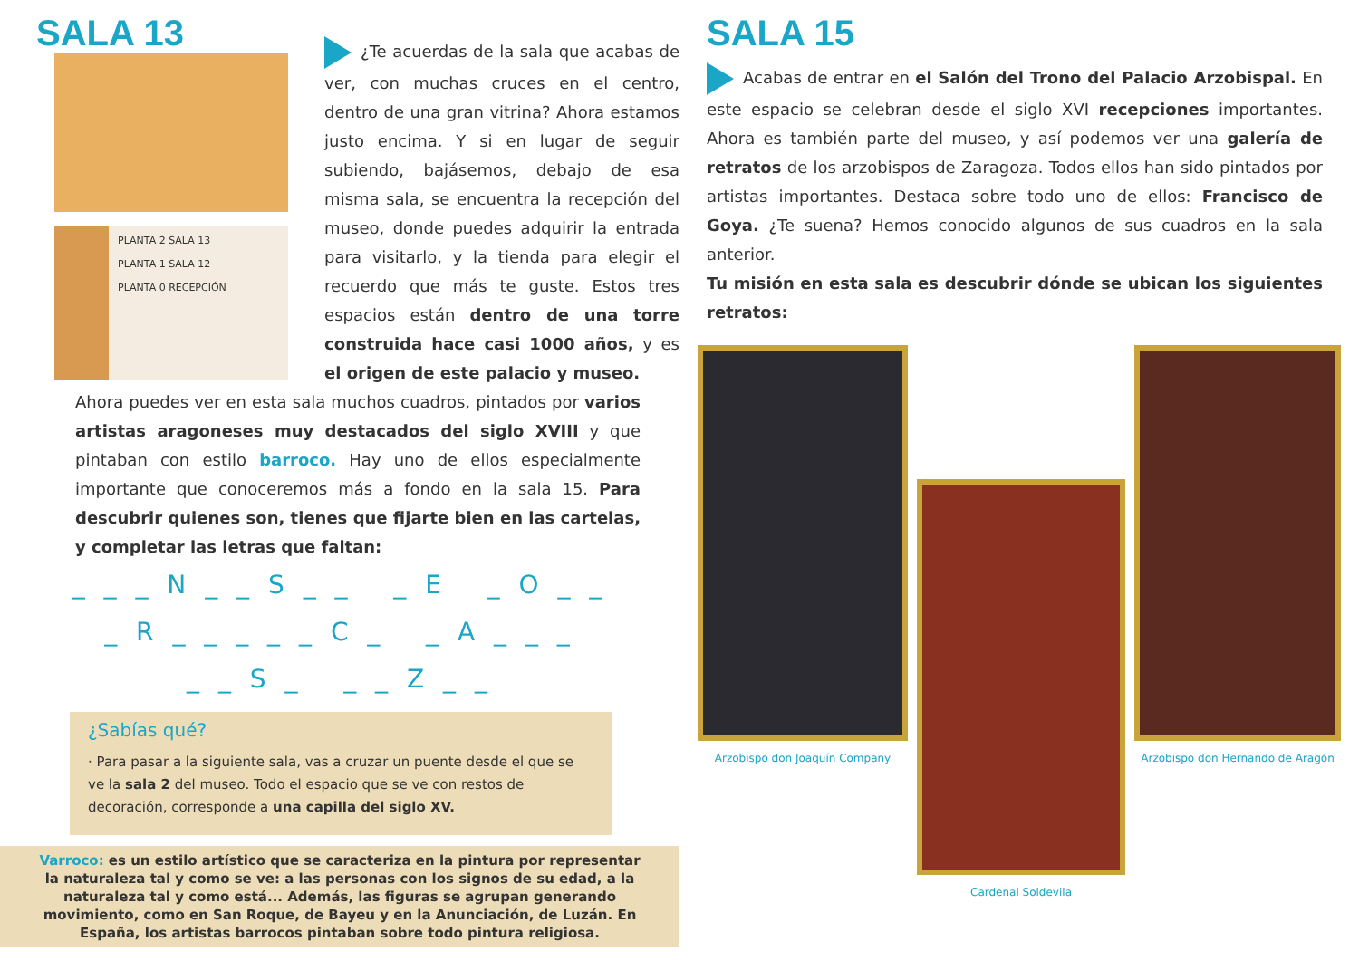SALA 13
PLANTA 2 SALA 13
PLANTA 1 SALA 12
PLANTA 0 RECEPCIÓN
¿Te acuerdas de la sala que acabas de ver, con muchas cruces en el centro, dentro de una gran vitrina? Ahora estamos justo encima. Y si en lugar de seguir subiendo, bajásemos, debajo de esa misma sala, se encuentra la recepción del museo, donde puedes adquirir la entrada para visitarlo, y la tienda para elegir el recuerdo que más te guste. Estos tres espacios están dentro de una torre construida hace casi 1000 años, y es el origen de este palacio y museo.
Ahora puedes ver en esta sala muchos cuadros, pintados por varios artistas aragoneses muy destacados del siglo XVIII y que pintaban con estilo barroco. Hay uno de ellos especialmente importante que conoceremos más a fondo en la sala 15. Para descubrir quienes son, tienes que fijarte bien en las cartelas, y completar las letras que faltan:
_ _ _ N _ _ S _ _ _ E _ O _ _
_ R _ _ _ _ _ C _ _ A _ _ _
_ _ S _ _ _ Z _ _
¿Sabías qué?
· Para pasar a la siguiente sala, vas a cruzar un puente desde el que se ve la sala 2 del museo. Todo el espacio que se ve con restos de decoración, corresponde a una capilla del siglo XV.
Varroco: es un estilo artístico que se caracteriza en la pintura por representar la naturaleza tal y como se ve: a las personas con los signos de su edad, a la naturaleza tal y como está... Además, las figuras se agrupan generando movimiento, como en San Roque, de Bayeu y en la Anunciación, de Luzán. En España, los artistas barrocos pintaban sobre todo pintura religiosa.
SALA 15
Acabas de entrar en el Salón del Trono del Palacio Arzobispal. En este espacio se celebran desde el siglo XVI recepciones importantes. Ahora es también parte del museo, y así podemos ver una galería de retratos de los arzobispos de Zaragoza. Todos ellos han sido pintados por artistas importantes. Destaca sobre todo uno de ellos: Francisco de Goya. ¿Te suena? Hemos conocido algunos de sus cuadros en la sala anterior.
Tu misión en esta sala es descubrir dónde se ubican los siguientes retratos:
Arzobispo don Joaquín Company
Cardenal Soldevila
Arzobispo don Hernando de Aragón